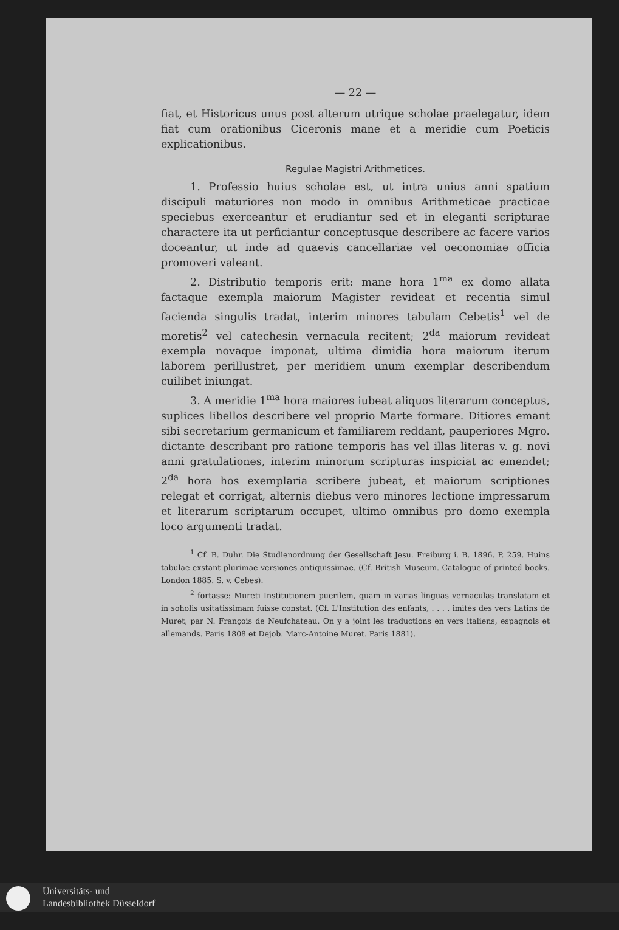— 22 —
fiat, et Historicus unus post alterum utrique scholae praelegatur, idem fiat cum orationibus Ciceronis mane et a meridie cum Poeticis explicationibus.
Regulae Magistri Arithmetices.
1. Professio huius scholae est, ut intra unius anni spatium discipuli maturiores non modo in omnibus Arithmeticae practicae speciebus exerceantur et erudiantur sed et in eleganti scripturae charactere ita ut perficiantur conceptusque describere ac facere varios doceantur, ut inde ad quaevis cancellariae vel oeconomiae officia promoveri valeant.
2. Distributio temporis erit: mane hora 1<sup>ma</sup> ex domo allata factaque exempla maiorum Magister revideat et recentia simul facienda singulis tradat, interim minores tabulam Cebetis<sup>1</sup> vel de moretis<sup>2</sup> vel catechesin vernacula recitent; 2<sup>da</sup> maiorum revideat exempla novaque imponat, ultima dimidia hora maiorum iterum laborem perillustret, per meridiem unum exemplar describendum cuilibet iniungat.
3. A meridie 1<sup>ma</sup> hora maiores iubeat aliquos literarum conceptus, suplices libellos describere vel proprio Marte formare. Ditiores emant sibi secretarium germanicum et familiarem reddant, pauperiores Mgro. dictante describant pro ratione temporis has vel illas literas v. g. novi anni gratulationes, interim minorum scripturas inspiciat ac emendet; 2<sup>da</sup> hora hos exemplaria scribere jubeat, et maiorum scriptiones relegat et corrigat, alternis diebus vero minores lectione impressarum et literarum scriptarum occupet, ultimo omnibus pro domo exempla loco argumenti tradat.
<sup>1</sup> Cf. B. Duhr. Die Studienordnung der Gesellschaft Jesu. Freiburg i. B. 1896. P. 259. Huins tabulae exstant plurimae versiones antiquissimae. (Cf. British Museum. Catalogue of printed books. London 1885. S. v. Cebes).
<sup>2</sup> fortasse: Mureti Institutionem puerilem, quam in varias linguas vernaculas translatam et in soholis usitatissimam fuisse constat. (Cf. L'Institution des enfants, . . . . imités des vers Latins de Muret, par N. François de Neufchateau. On y a joint les traductions en vers italiens, espagnols et allemands. Paris 1808 et Dejob. Marc-Antoine Muret. Paris 1881).
Universitäts- und
Landesbibliothek Düsseldorf